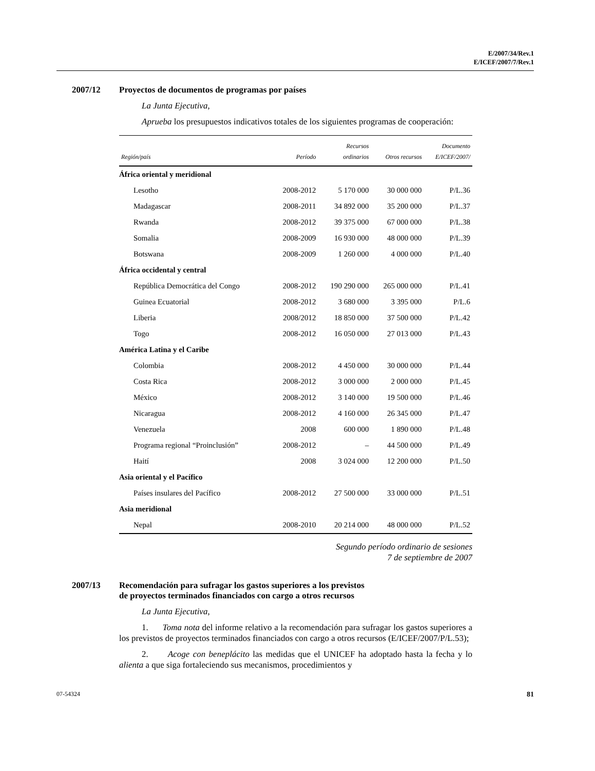E/2007/34/Rev.1
E/ICEF/2007/7/Rev.1
2007/12 Proyectos de documentos de programas por países
La Junta Ejecutiva,
Aprueba los presupuestos indicativos totales de los siguientes programas de cooperación:
| Región/país | Período | Recursos ordinarios | Otros recursos | Documento E/ICEF/2007/ |
| --- | --- | --- | --- | --- |
| África oriental y meridional | | | | |
| Lesotho | 2008-2012 | 5 170 000 | 30 000 000 | P/L.36 |
| Madagascar | 2008-2011 | 34 892 000 | 35 200 000 | P/L.37 |
| Rwanda | 2008-2012 | 39 375 000 | 67 000 000 | P/L.38 |
| Somalia | 2008-2009 | 16 930 000 | 48 000 000 | P/L.39 |
| Botswana | 2008-2009 | 1 260 000 | 4 000 000 | P/L.40 |
| África occidental y central | | | | |
| República Democrática del Congo | 2008-2012 | 190 290 000 | 265 000 000 | P/L.41 |
| Guinea Ecuatorial | 2008-2012 | 3 680 000 | 3 395 000 | P/L.6 |
| Liberia | 2008/2012 | 18 850 000 | 37 500 000 | P/L.42 |
| Togo | 2008-2012 | 16 050 000 | 27 013 000 | P/L.43 |
| América Latina y el Caribe | | | | |
| Colombia | 2008-2012 | 4 450 000 | 30 000 000 | P/L.44 |
| Costa Rica | 2008-2012 | 3 000 000 | 2 000 000 | P/L.45 |
| México | 2008-2012 | 3 140 000 | 19 500 000 | P/L.46 |
| Nicaragua | 2008-2012 | 4 160 000 | 26 345 000 | P/L.47 |
| Venezuela | 2008 | 600 000 | 1 890 000 | P/L.48 |
| Programa regional “Proinclusión” | 2008-2012 | – | 44 500 000 | P/L.49 |
| Haití | 2008 | 3 024 000 | 12 200 000 | P/L.50 |
| Asia oriental y el Pacífico | | | | |
| Países insulares del Pacífico | 2008-2012 | 27 500 000 | 33 000 000 | P/L.51 |
| Asia meridional | | | | |
| Nepal | 2008-2010 | 20 214 000 | 48 000 000 | P/L.52 |
Segundo período ordinario de sesiones
7 de septiembre de 2007
2007/13 Recomendación para sufragar los gastos superiores a los previstos
de proyectos terminados financiados con cargo a otros recursos
La Junta Ejecutiva,
1. Toma nota del informe relativo a la recomendación para sufragar los gastos superiores a los previstos de proyectos terminados financiados con cargo a otros recursos (E/ICEF/2007/P/L.53);
2. Acoge con beneplácito las medidas que el UNICEF ha adoptado hasta la fecha y lo alienta a que siga fortaleciendo sus mecanismos, procedimientos y
07-54324 81